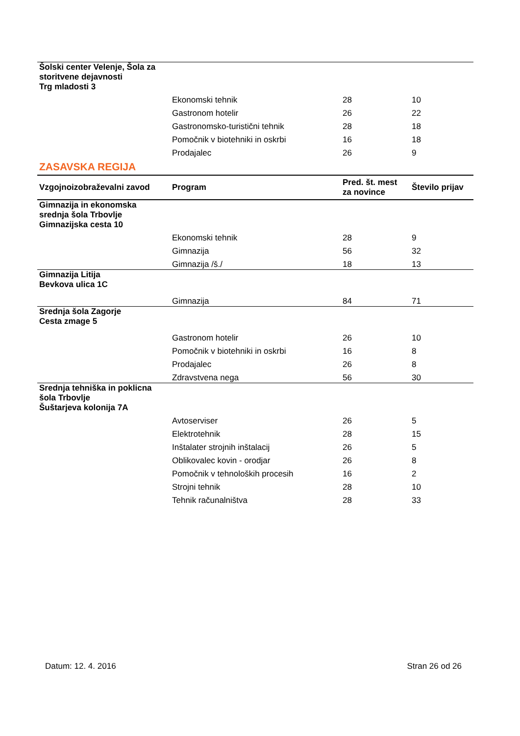| Šolski center Velenje, Šola za storitvene dejavnosti Trg mladosti 3 | | | |
| | Ekonomski tehnik | 28 | 10 |
| | Gastronom hotelir | 26 | 22 |
| | Gastronomsko-turistični tehnik | 28 | 18 |
| | Pomočnik v biotehniki in oskrbi | 16 | 18 |
| | Prodajalec | 26 | 9 |
ZASAVSKA REGIJA
| Vzgojnoizobraževalni zavod | Program | Pred. št. mest za novince | Število prijav |
| --- | --- | --- | --- |
| Gimnazija in ekonomska srednja šola Trbovlje Gimnazijska cesta 10 | | | |
| | Ekonomski tehnik | 28 | 9 |
| | Gimnazija | 56 | 32 |
| | Gimnazija /š./ | 18 | 13 |
| Gimnazija Litija Bevkova ulica 1C | | | |
| | Gimnazija | 84 | 71 |
| Srednja šola Zagorje Cesta zmage 5 | | | |
| | Gastronom hotelir | 26 | 10 |
| | Pomočnik v biotehniki in oskrbi | 16 | 8 |
| | Prodajalec | 26 | 8 |
| | Zdravstvena nega | 56 | 30 |
| Srednja tehniška in poklicna šola Trbovlje Šuštarjeva kolonija 7A | | | |
| | Avtoserviser | 26 | 5 |
| | Elektrotehnik | 28 | 15 |
| | Inštalater strojnih inštalacij | 26 | 5 |
| | Oblikovalec kovin - orodjar | 26 | 8 |
| | Pomočnik v tehnoloških procesih | 16 | 2 |
| | Strojni tehnik | 28 | 10 |
| | Tehnik računalništva | 28 | 33 |
Datum: 12. 4. 2016 Stran 26 od 26